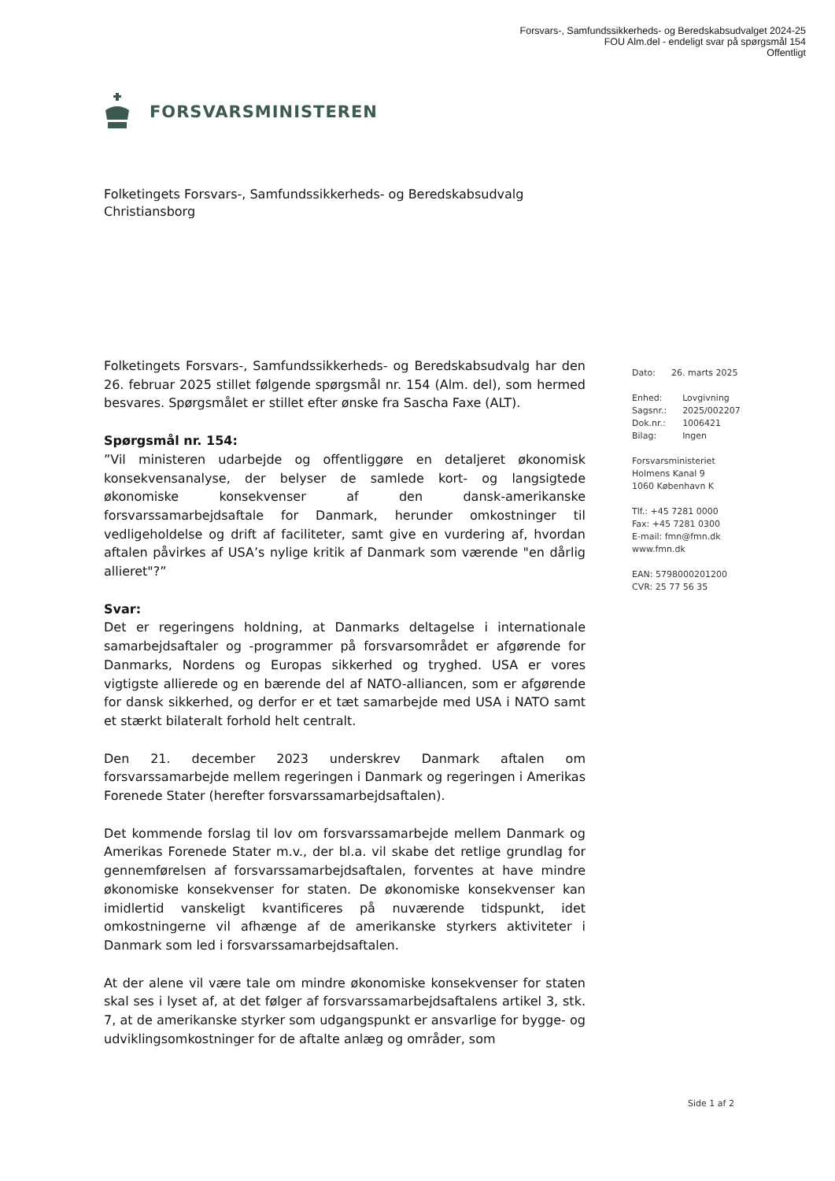Forsvars-, Samfundssikkerheds- og Beredskabsudvalget 2024-25
FOU Alm.del - endeligt svar på spørgsmål 154
Offentligt
FORSVARSMINISTEREN
Folketingets Forsvars-, Samfundssikkerheds- og Beredskabsudvalg
Christiansborg
Folketingets Forsvars-, Samfundssikkerheds- og Beredskabsudvalg har den 26. februar 2025 stillet følgende spørgsmål nr. 154 (Alm. del), som hermed besvares. Spørgsmålet er stillet efter ønske fra Sascha Faxe (ALT).
Spørgsmål nr. 154:
”Vil ministeren udarbejde og offentliggøre en detaljeret økonomisk konsekvensanalyse, der belyser de samlede kort- og langsigtede økonomiske konsekvenser af den dansk-amerikanske forsvarssamarbejdsaftale for Danmark, herunder omkostninger til vedligeholdelse og drift af faciliteter, samt give en vurdering af, hvordan aftalen påvirkes af USA’s nylige kritik af Danmark som værende "en dårlig allieret"?”
Svar:
Det er regeringens holdning, at Danmarks deltagelse i internationale samarbejdsaftaler og -programmer på forsvarsområdet er afgørende for Danmarks, Nordens og Europas sikkerhed og tryghed. USA er vores vigtigste allierede og en bærende del af NATO-alliancen, som er afgørende for dansk sikkerhed, og derfor er et tæt samarbejde med USA i NATO samt et stærkt bilateralt forhold helt centralt.
Den 21. december 2023 underskrev Danmark aftalen om forsvarssamarbejde mellem regeringen i Danmark og regeringen i Amerikas Forenede Stater (herefter forsvarssamarbejdsaftalen).
Det kommende forslag til lov om forsvarssamarbejde mellem Danmark og Amerikas Forenede Stater m.v., der bl.a. vil skabe det retlige grundlag for gennemførelsen af forsvarssamarbejdsaftalen, forventes at have mindre økonomiske konsekvenser for staten. De økonomiske konsekvenser kan imidlertid vanskeligt kvantificeres på nuværende tidspunkt, idet omkostningerne vil afhænge af de amerikanske styrkers aktiviteter i Danmark som led i forsvarssamarbejdsaftalen.
At der alene vil være tale om mindre økonomiske konsekvenser for staten skal ses i lyset af, at det følger af forsvarssamarbejdsaftalens artikel 3, stk. 7, at de amerikanske styrker som udgangspunkt er ansvarlige for bygge- og udviklingsomkostninger for de aftalte anlæg og områder, som
| Dato: | 26. marts 2025 |
| Enhed: | Lovgivning |
| Sagsnr.: | 2025/002207 |
| Dok.nr.: | 1006421 |
| Bilag: | Ingen |
Forsvarsministeriet
Holmens Kanal 9
1060 København K
Tlf.: +45 7281 0000
Fax: +45 7281 0300
E-mail: fmn@fmn.dk
www.fmn.dk
EAN: 5798000201200
CVR: 25 77 56 35
Side 1 af 2